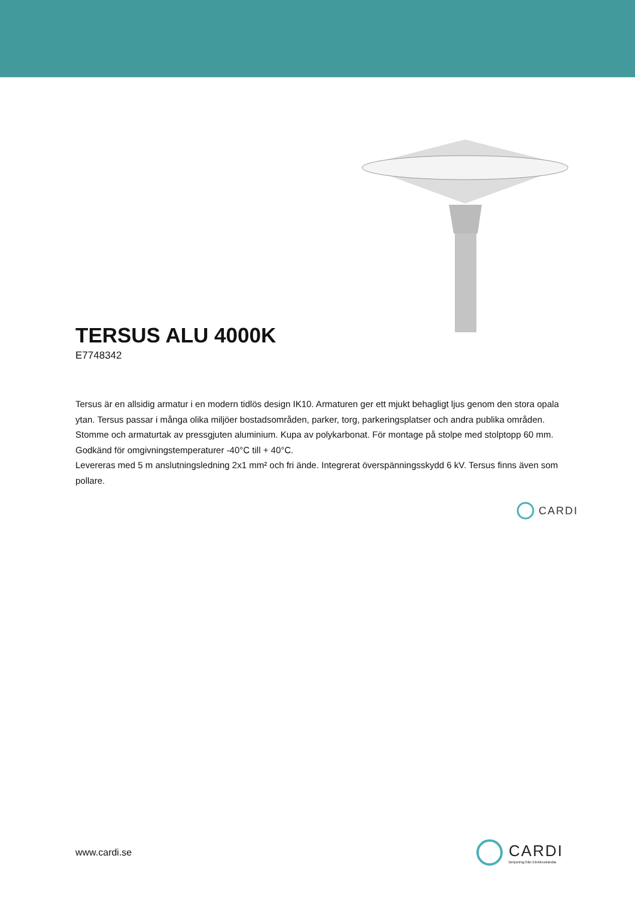TERSUS ALU 4000K
E7748342
Tersus är en allsidig armatur i en modern tidlös design IK10. Armaturen ger ett mjukt behagligt ljus genom den stora opala ytan. Tersus passar i många olika miljöer bostadsområden, parker, torg, parkeringsplatser och andra publika områden. Stomme och armaturtak av pressgjuten aluminium. Kupa av polykarbonat. För montage på stolpe med stolptopp 60 mm. Godkänd för omgivningstemperaturer -40°C till + 40°C.
Levereras med 5 m anslutningsledning 2x1 mm² och fri ände. Integrerat överspänningsskydd 6 kV. Tersus finns även som pollare.
CARDI
www.cardi.se
CARDI
Belysning från Elektroskandia